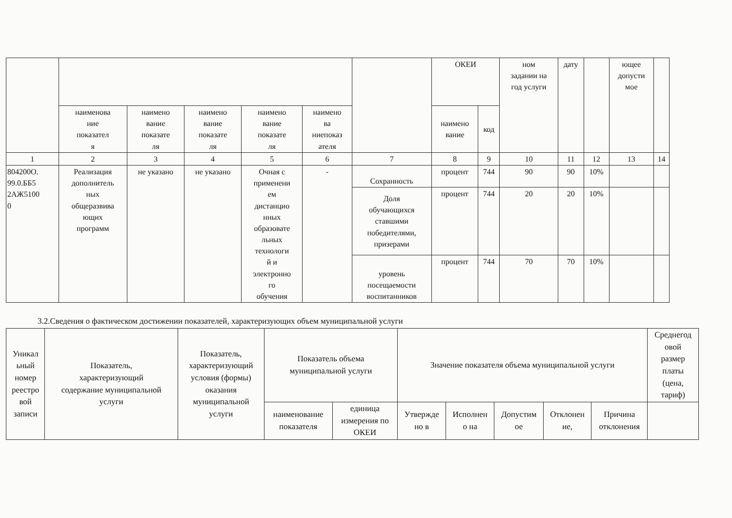| | | | | | | | ОКЕИ | | ном задании на год услуги | дату | | ющее допусти мое | |
| --- | --- | --- | --- | --- | --- | --- | --- | --- | --- | --- | --- | --- | --- |
| | наименова ние показател я | наимено вание показате ля | наимено вание показате ля | наимено вание показате ля | наимено ва ниепоказ ателя | | наимено вание | код | | | | | |
| 1 | 2 | 3 | 4 | 5 | 6 | 7 | 8 | 9 | 10 | 11 | 12 | 13 | 14 |
| 804200О. 99.0.ББ5 2АЖ5100 0 | Реализация дополнитель ных общеразвива ющих программ | не указано | не указано | Очная с применени ем дистанцио нных образовате льных технологи й и электронно го обучения | - | Сохранность | процент | 744 | 90 | 90 | 10% | | |
| | | | | | | Доля обучающихся ставшими победителями, призерами | процент | 744 | 20 | 20 | 10% | | |
| | | | | | | уровень посещаемости воспитанников | процент | 744 | 70 | 70 | 10% | | |
3.2.Сведения о фактическом достижении показателей, характеризующих объем муниципальной услуги
| Уникал ьный номер реестро вой записи | Показатель, характеризующий содержание муниципальной услуги | Показатель, характеризующий условия (формы) оказания муниципальной услуги | Показатель объема муниципальной услуги | | Значение показателя объема муниципальной услуги | | | | | Среднегод овой размер платы (цена, тариф) |
| --- | --- | --- | --- | --- | --- | --- | --- | --- | --- | --- |
| | | | наименование показателя | единица измерения по ОКЕИ | Утвержде но в | Исполнен о на | Допустим ое | Отклонен ие, | Причина отклонения | |